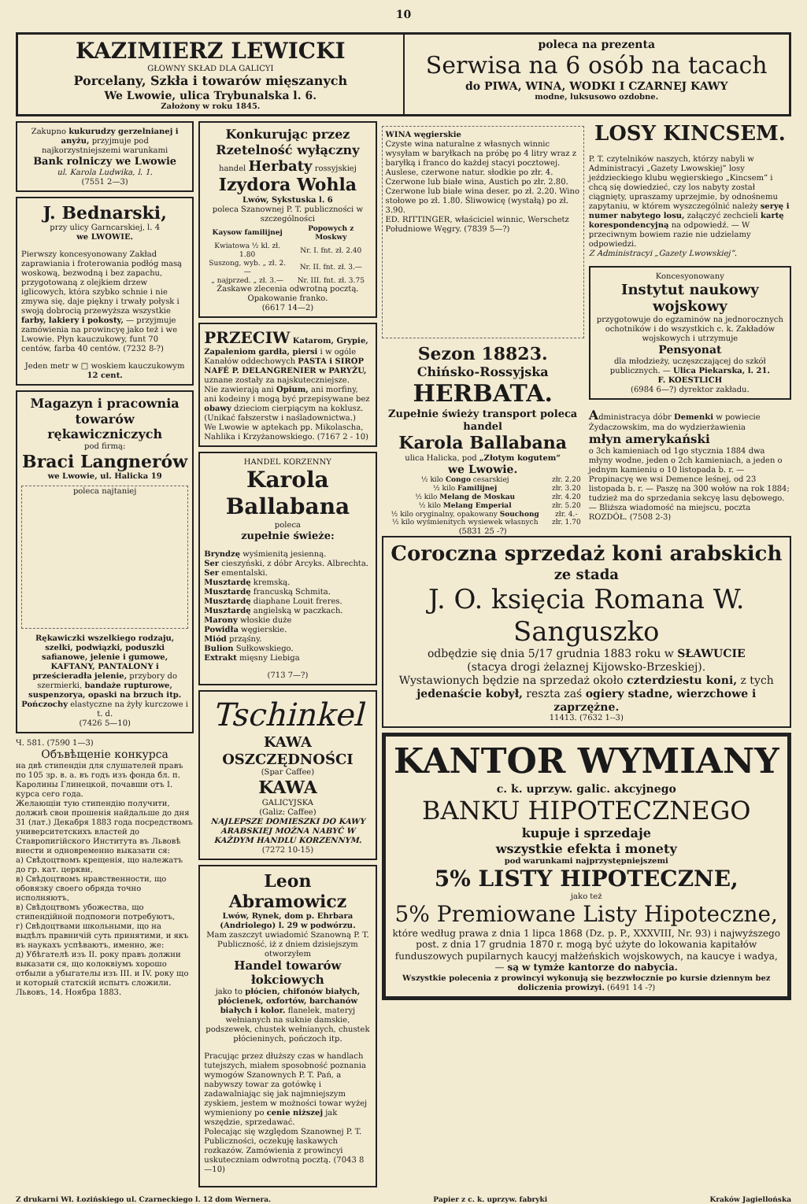10
KAZIMIERZ LEWICKI
GŁOWNY SKŁAD DLA GALICYI
Porcelany, Szkła i towarów mięszanych
We Lwowie, ulica Trybunalska l. 6.
Założony w roku 1845.
poleca na prezenta
Serwisa na 6 osób na tacach
do PIWA, WINA, WODKI I CZARNEJ KAWY
modne, luksusowo ozdobne.
Zakupno kukurudzy gerzelnianej i anyżu, przyjmuje pod najkorzystniejszemi warunkami
Bank rolniczy we Lwowie
ul. Karola Ludwika, l. 1.
(7551 2—3)
J. Bednarski,
przy ulicy Garncarskiej, l. 4
we LWOWIE.
Pierwszy koncesyonowany Zakład zaprawiania i froterowania podłóg masą woskową, bezwodną i bez zapachu, przygotowaną z olejkiem drzew iglicowych, która szybko schnie i nie zmywa się, daje piękny i trwały połysk i swoją dobrocią przewyższa wszystkie farby, lakiery i pokosty, — przyjmuje zamówienia na prowincyę jako też i we Lwowie. Płyn kauczukowy, funt 70 centów, farba 40 centów. (7232 8-?)
Jeden metr w □ woskiem kauczukowym 12 cent.
Magazyn i pracownia towarów rękawiczniczych
pod firmą:
Braci Langnerów
we Lwowie, ul. Halicka 19
poleca najtaniej
Rękawiczki wszelkiego rodzaju,
szelki, podwiązki, poduszki safianowe, jelenie i gumowe, KAFTANY, PANTALONY i prześcieradła jelenie, przybory do szermierki, bandaże rupturowe, suspenzorya, opaski na brzuch itp. Pończochy elastyczne na żyły kurczowe i t. d.
(7426 5—10)
Ч. 581. (7590 1—3)
Объвѣщеніе конкурса
на двѣ стипендіи для слушателей правъ по 105 зр. в. а. въ годъ изъ фонда бл. п. Каролины Глинецкой, почавши отъ I. курса сего года.
Желающіи тую стипендію получити, должнѣ свои прошенія найдальше до дня 31 (лат.) Декабря 1883 года посредствомъ университетскихъ властей до Ставропигійского Института въ Львовѣ внести и одновременно выказати ся:
а) Свѣдоцтвомъ крещенія, що належатъ до гр. кат. церкви,
в) Свѣдоцтвомъ нравственности, що обовязку своего обряда точно исполняютъ,
в) Свѣдоцтвомъ убожества, що стипендійной подпомоги потребуютъ,
г) Свѣдоцтвами школьными, що на выдѣлъ правничій суть принятими, и якъ въ наукахъ успѣваютъ, именно, же:
д) Убѣгателѣ изъ II. року правъ должни выказати ся, що колоквіумъ хорошо отбыли а убыгателы изъ III. и IV. року що и который статскій испытъ сложили.
Львовъ, 14. Ноябра 1883.
Konkurując przez Rzetelność wyłączny
handel Herbaty rossyjskiej
Izydora Wohla
Lwów, Sykstuska l. 6
poleca Szanownej P. T. publiczności w szczególności
| Kaysow familijnej | Popowych z Moskwy |
| --- | --- |
| Kwiatowa ½ kl. zł. 1.80 | Nr. I. fnt. zł. 2.40 |
| Suszong, wyb. „ zł. 2.— | Nr. II. fnt. zł. 3.— |
| „ najprzed. „ zł. 3.— | Nr. III. fnt. zł. 3.75 |
Żaskawe zlecenia odwrotną pocztą. Opakowanie franko.
(6617 14—2)
PRZECIW Katarom, Grypie, Zapaleniom gardła, piersi i w ogóle Kanałów oddechowych PASTA i SIROP NAFÉ P. DELANGRENIER w PARYŻU, uznane zostały za najskuteczniejsze.
Nie zawierają ani Opium, ani morfiny, ani kodeiny i mogą być przepisywane bez obawy dzieciom cierpiącym na koklusz. (Unikać fałszerstw i naśladownictwa.)
We Lwowie w aptekach pp. Mikolascha, Nahlika i Krzyżanowskiego. (7167 2 - 10)
HANDEL KORZENNY
Karola Ballabana
poleca
zupełnie świeże:
Bryndzę wyśmienitą jesienną.
Ser cieszyński, z dóbr Arcyks. Albrechta.
Ser ementalski.
Musztardę kremską.
Musztardę francuską Schmita.
Musztardę diaphane Louit freres.
Musztardę angielską w paczkach.
Marony włoskie duże
Powidła węgierskie.
Miód prząśny.
Bulion Sułkowskiego.
Extrakt mięsny Liebiga
(713 7—?)
Tschinkel
KAWA OSZCZĘDNOŚCI
(Spar Caffee)
KAWA
GALICYJSKA
(Galiz: Caffee)
NAJLEPSZE DOMIESZKI DO KAWY ARABSKIEJ MOŻNA NABYĆ W KAŻDYM HANDLU KORZENNYM.
(7272 10-15)
Leon Abramowicz
Lwów, Rynek, dom p. Ehrbara (Andriolego) l. 29 w podwórzu.
Mam zaszczyt uwiadomić Szanowną P. T. Publiczność, iż z dniem dzisiejszym otworzyłem
Handel towarów łokciowych
jako to płócien, chifonów białych, płócienek, oxfortów, barchanów białych i kolor. flanelek, materyj wełnianych na suknie damskie, podszewek, chustek wełnianych, chustek płócieninych, pończoch itp.
Pracując przez dłuższy czas w handlach tutejszych, miałem sposobność poznania wymogów Szanownych P. T. Pań, a nabywszy towar za gotówkę i zadawalniając się jak najmniejszym zyskiem, jestem w możności towar wyżej wymieniony po cenie niższej jak wszędzie, sprzedawać.
Polecając się względom Szanownej P. T. Publiczności, oczekuję łaskawych rozkazów. Zamówienia z prowincyi uskuteczniam odwrotną pocztą. (7043 8—10)
WINA węgierskie
Czyste wina naturalne z własnych winnic wysyłam w baryłkach na próbę po 4 litry wraz z baryłką i franco do każdej stacyi pocztowej.
Auslese, czerwone natur. słodkie po złr. 4. Czerwone lub białe wina, Austich po złr. 2.80. Czerwone lub białe wina deser. po zł. 2.20. Wino stołowe po zł. 1.80. Śliwowicę (wystałą) po zł. 3.90.
ED. RITTINGER, właściciel winnic, Werschetz Południowe Węgry. (7839 5—?)
Sezon 18823.
Chińsko-Rossyjska
HERBATA.
Zupełnie świeży transport poleca handel
Karola Ballabana
ulica Halicka, pod „Złotym kogutem“
we Lwowie.
| ½ kilo Congo cesarskiej | złr. 2.20 |
| ½ kilo Familijnej | złr. 3.20 |
| ½ kilo Melang de Moskau | złr. 4.20 |
| ½ kilo Melang Emperial | złr. 5.20 |
| ½ kilo oryginalny, opakowany Souchong | złr. 4.- |
| ½ kilo wyśmienitych wysiewek własnych | złr. 1.70 |
(5831 25 -?)
LOSY KINCSEM.
P. T. czytelników naszych, którzy nabyli w Administracyi „Gazety Lwowskiej“ losy jeździeckiego klubu węgierskiego „Kincsem“ i chcą się dowiedzieć, czy los nabyty został ciągnięty, upraszamy uprzejmie, by odnośnemu zapytaniu, w którem wyszczególnić należy seryę i numer nabytego losu, załączyć zechcieli kartę korespondencyjną na odpowiedź. — W przeciwnym bowiem razie nie udzielamy odpowiedzi.
Z Administracyi „Gazety Lwowskiej“.
Koncesyonowany
Instytut naukowy wojskowy
przygotowuje do egzaminów na jednorocznych ochotników i do wszystkich c. k. Zakładów wojskowych i utrzymuje
Pensyonat
dla młodzieży, uczęszczającej do szkół publicznych. — Ulica Piekarska, l. 21.
F. KOESTLICH
(6984 6—?) dyrektor zakładu.
Administracya dóbr Demenki w powiecie Żydaczowskim, ma do wydzierżawienia
młyn amerykański
o 3ch kamieniach od 1go stycznia 1884 dwa młyny wodne, jeden o 2ch kamieniach, a jeden o jednym kamieniu o 10 listopada b. r. — Propinacyę we wsi Demence leśnej, od 23 listopada b. r. — Paszę na 300 wołów na rok 1884; tudzież ma do sprzedania sekcyę lasu dębowego. — Bliższa wiadomość na miejscu, poczta ROZDÓŁ. (7508 2-3)
Coroczna sprzedaż koni arabskich
ze stada
J. O. księcia Romana W. Sanguszko
odbędzie się dnia 5/17 grudnia 1883 roku w SŁAWUCIE
(stacya drogi żelaznej Kijowsko-Brzeskiej).
Wystawionych będzie na sprzedaż około czterdziestu koni, z tych jedenaście kobył, reszta zaś ogiery stadne, wierzchowe i zaprzężne.
11413. (7632 1--3)
KANTOR WYMIANY
c. k. uprzyw. galic. akcyjnego
BANKU HIPOTECZNEGO
kupuje i sprzedaje
wszystkie efekta i monety
pod warunkami najprzystępniejszemi
5% LISTY HIPOTECZNE,
jako też
5% Premiowane Listy Hipoteczne,
które według prawa z dnia 1 lipca 1868 (Dz. p. P., XXXVIII, Nr. 93) i najwyższego post. z dnia 17 grudnia 1870 r. mogą być użyte do lokowania kapitałów funduszowych pupilarnych kaucyj małżeńskich wojskowych, na kaucye i wadya, — są w tymże kantorze do nabycia.
Wszystkie polecenia z prowincyi wykonują się bezzwłocznie po kursie dziennym bez doliczenia prowizyi. (6491 14 -?)
Z drukarni Wł. Łozińskiego ul. Czarneckiego l. 12 dom Wernera. Papier z c. k. uprzyw. fabryki Kraków Jagiellońska